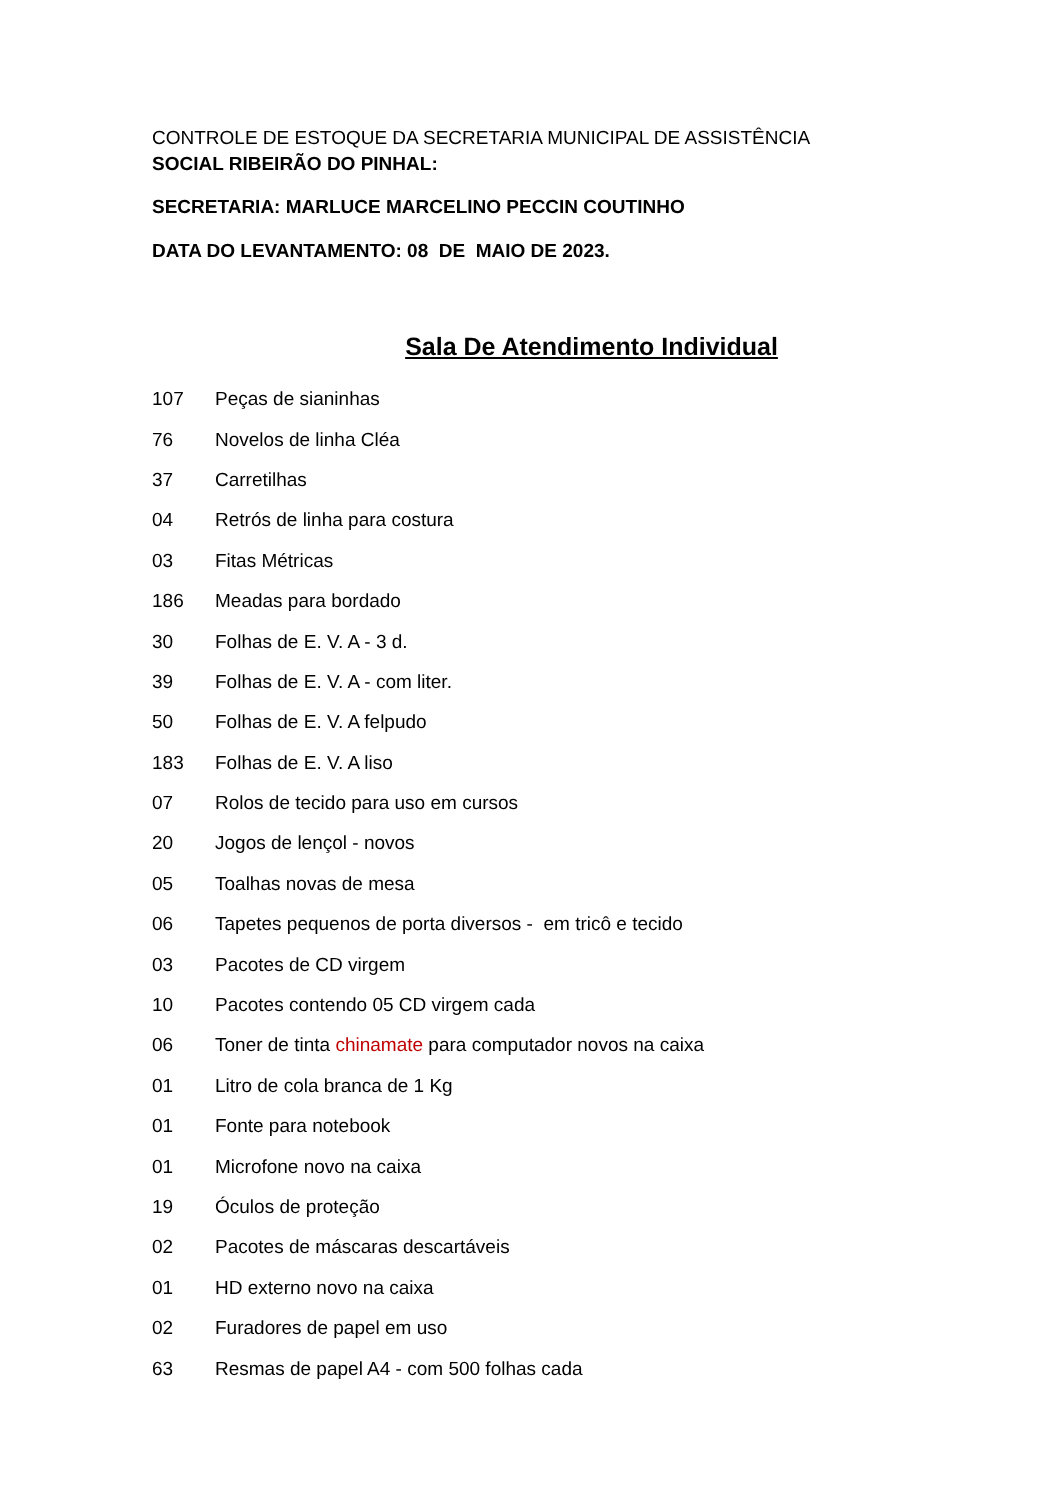CONTROLE DE ESTOQUE DA SECRETARIA MUNICIPAL DE ASSISTÊNCIA
SOCIAL RIBEIRÃO DO PINHAL:
SECRETARIA: MARLUCE MARCELINO PECCIN COUTINHO
DATA DO LEVANTAMENTO: 08 DE MAIO DE 2023.
Sala De Atendimento Individual
| 107 | Peças de sianinhas |
| 76 | Novelos de linha Cléa |
| 37 | Carretilhas |
| 04 | Retrós de linha para costura |
| 03 | Fitas Métricas |
| 186 | Meadas para bordado |
| 30 | Folhas de E. V. A - 3 d. |
| 39 | Folhas de E. V. A - com liter. |
| 50 | Folhas de E. V. A felpudo |
| 183 | Folhas de E. V. A liso |
| 07 | Rolos de tecido para uso em cursos |
| 20 | Jogos de lençol - novos |
| 05 | Toalhas novas de mesa |
| 06 | Tapetes pequenos de porta diversos - em tricô e tecido |
| 03 | Pacotes de CD virgem |
| 10 | Pacotes contendo 05 CD virgem cada |
| 06 | Toner de tinta chinamate para computador novos na caixa |
| 01 | Litro de cola branca de 1 Kg |
| 01 | Fonte para notebook |
| 01 | Microfone novo na caixa |
| 19 | Óculos de proteção |
| 02 | Pacotes de máscaras descartáveis |
| 01 | HD externo novo na caixa |
| 02 | Furadores de papel em uso |
| 63 | Resmas de papel A4 - com 500 folhas cada |